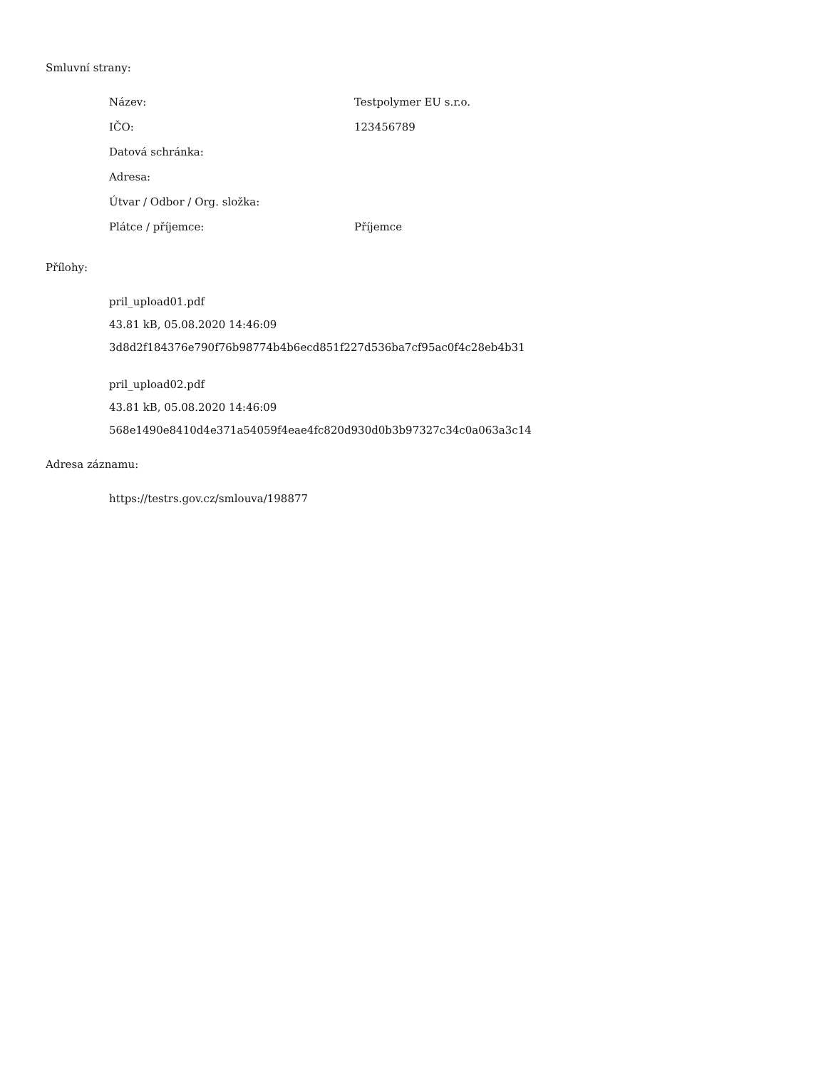Smluvní strany:
| Název: | Testpolymer EU s.r.o. |
| IČO: | 123456789 |
| Datová schránka: | |
| Adresa: | |
| Útvar / Odbor / Org. složka: | |
| Plátce / příjemce: | Příjemce |
Přílohy:
pril_upload01.pdf
43.81 kB, 05.08.2020 14:46:09
3d8d2f184376e790f76b98774b4b6ecd851f227d536ba7cf95ac0f4c28eb4b31
pril_upload02.pdf
43.81 kB, 05.08.2020 14:46:09
568e1490e8410d4e371a54059f4eae4fc820d930d0b3b97327c34c0a063a3c14
Adresa záznamu:
https://testrs.gov.cz/smlouva/198877